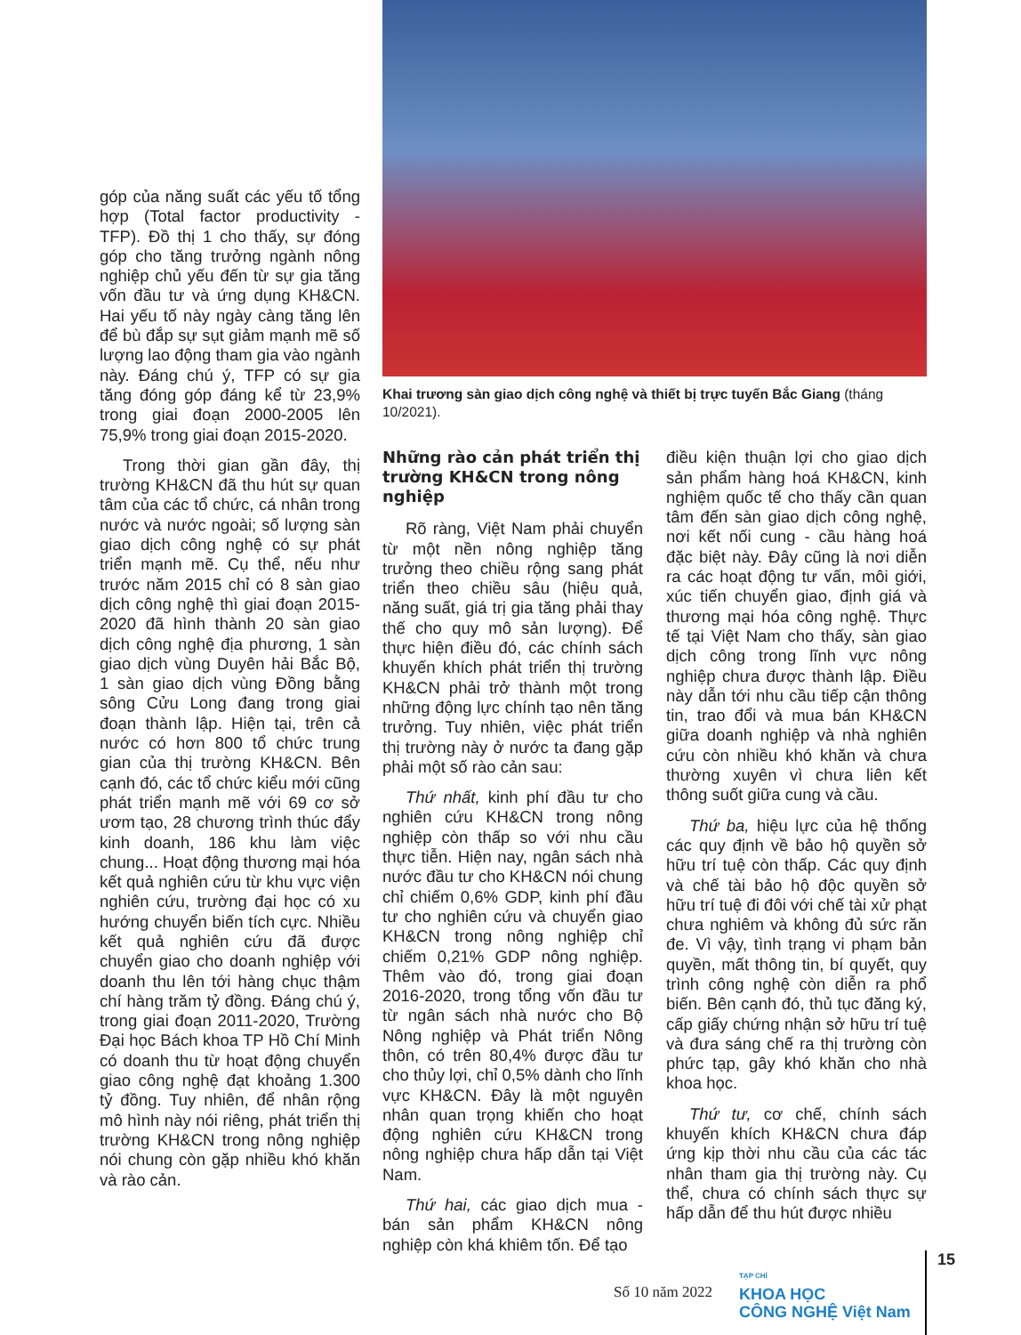góp của năng suất các yếu tố tổng hợp (Total factor productivity - TFP). Đồ thị 1 cho thấy, sự đóng góp cho tăng trưởng ngành nông nghiệp chủ yếu đến từ sự gia tăng vốn đầu tư và ứng dụng KH&CN. Hai yếu tố này ngày càng tăng lên để bù đắp sự sụt giảm mạnh mẽ số lượng lao động tham gia vào ngành này. Đáng chú ý, TFP có sự gia tăng đóng góp đáng kể từ 23,9% trong giai đoạn 2000-2005 lên 75,9% trong giai đoạn 2015-2020.
Trong thời gian gần đây, thị trường KH&CN đã thu hút sự quan tâm của các tổ chức, cá nhân trong nước và nước ngoài; số lượng sàn giao dịch công nghệ có sự phát triển mạnh mẽ. Cụ thể, nếu như trước năm 2015 chỉ có 8 sàn giao dịch công nghệ thì giai đoạn 2015-2020 đã hình thành 20 sàn giao dịch công nghệ địa phương, 1 sàn giao dịch vùng Duyên hải Bắc Bộ, 1 sàn giao dịch vùng Đồng bằng sông Cửu Long đang trong giai đoạn thành lập. Hiện tại, trên cả nước có hơn 800 tổ chức trung gian của thị trường KH&CN. Bên cạnh đó, các tổ chức kiểu mới cũng phát triển mạnh mẽ với 69 cơ sở ươm tạo, 28 chương trình thúc đẩy kinh doanh, 186 khu làm việc chung... Hoạt động thương mại hóa kết quả nghiên cứu từ khu vực viện nghiên cứu, trường đại học có xu hướng chuyển biến tích cực. Nhiều kết quả nghiên cứu đã được chuyển giao cho doanh nghiệp với doanh thu lên tới hàng chục thậm chí hàng trăm tỷ đồng. Đáng chú ý, trong giai đoạn 2011-2020, Trường Đại học Bách khoa TP Hồ Chí Minh có doanh thu từ hoạt động chuyển giao công nghệ đạt khoảng 1.300 tỷ đồng. Tuy nhiên, để nhân rộng mô hình này nói riêng, phát triển thị trường KH&CN trong nông nghiệp nói chung còn gặp nhiều khó khăn và rào cản.
Khai trương sàn giao dịch công nghệ và thiết bị trực tuyến Bắc Giang (tháng 10/2021).
Những rào cản phát triển thị trường KH&CN trong nông nghiệp
Rõ ràng, Việt Nam phải chuyển từ một nền nông nghiệp tăng trưởng theo chiều rộng sang phát triển theo chiều sâu (hiệu quả, năng suất, giá trị gia tăng phải thay thế cho quy mô sản lượng). Để thực hiện điều đó, các chính sách khuyến khích phát triển thị trường KH&CN phải trở thành một trong những động lực chính tạo nên tăng trưởng. Tuy nhiên, việc phát triển thị trường này ở nước ta đang gặp phải một số rào cản sau:
Thứ nhất, kinh phí đầu tư cho nghiên cứu KH&CN trong nông nghiệp còn thấp so với nhu cầu thực tiễn. Hiện nay, ngân sách nhà nước đầu tư cho KH&CN nói chung chỉ chiếm 0,6% GDP, kinh phí đầu tư cho nghiên cứu và chuyển giao KH&CN trong nông nghiệp chỉ chiếm 0,21% GDP nông nghiệp. Thêm vào đó, trong giai đoạn 2016-2020, trong tổng vốn đầu tư từ ngân sách nhà nước cho Bộ Nông nghiệp và Phát triển Nông thôn, có trên 80,4% được đầu tư cho thủy lợi, chỉ 0,5% dành cho lĩnh vực KH&CN. Đây là một nguyên nhân quan trọng khiến cho hoạt động nghiên cứu KH&CN trong nông nghiệp chưa hấp dẫn tại Việt Nam.
Thứ hai, các giao dịch mua - bán sản phẩm KH&CN nông nghiệp còn khá khiêm tốn. Để tạo
điều kiện thuận lợi cho giao dịch sản phẩm hàng hoá KH&CN, kinh nghiệm quốc tế cho thấy cần quan tâm đến sàn giao dịch công nghệ, nơi kết nối cung - cầu hàng hoá đặc biệt này. Đây cũng là nơi diễn ra các hoạt động tư vấn, môi giới, xúc tiến chuyển giao, định giá và thương mại hóa công nghệ. Thực tế tại Việt Nam cho thấy, sàn giao dịch công trong lĩnh vực nông nghiệp chưa được thành lập. Điều này dẫn tới nhu cầu tiếp cận thông tin, trao đổi và mua bán KH&CN giữa doanh nghiệp và nhà nghiên cứu còn nhiều khó khăn và chưa thường xuyên vì chưa liên kết thông suốt giữa cung và cầu.
Thứ ba, hiệu lực của hệ thống các quy định về bảo hộ quyền sở hữu trí tuệ còn thấp. Các quy định và chế tài bảo hộ độc quyền sở hữu trí tuệ đi đôi với chế tài xử phạt chưa nghiêm và không đủ sức răn đe. Vì vậy, tình trạng vi phạm bản quyền, mất thông tin, bí quyết, quy trình công nghệ còn diễn ra phổ biến. Bên cạnh đó, thủ tục đăng ký, cấp giấy chứng nhận sở hữu trí tuệ và đưa sáng chế ra thị trường còn phức tạp, gây khó khăn cho nhà khoa học.
Thứ tư, cơ chế, chính sách khuyến khích KH&CN chưa đáp ứng kịp thời nhu cầu của các tác nhân tham gia thị trường này. Cụ thể, chưa có chính sách thực sự hấp dẫn để thu hút được nhiều
Số 10 năm 2022 TẠP CHÍ
KHOA HỌC
CÔNG NGHỆ Việt Nam
15